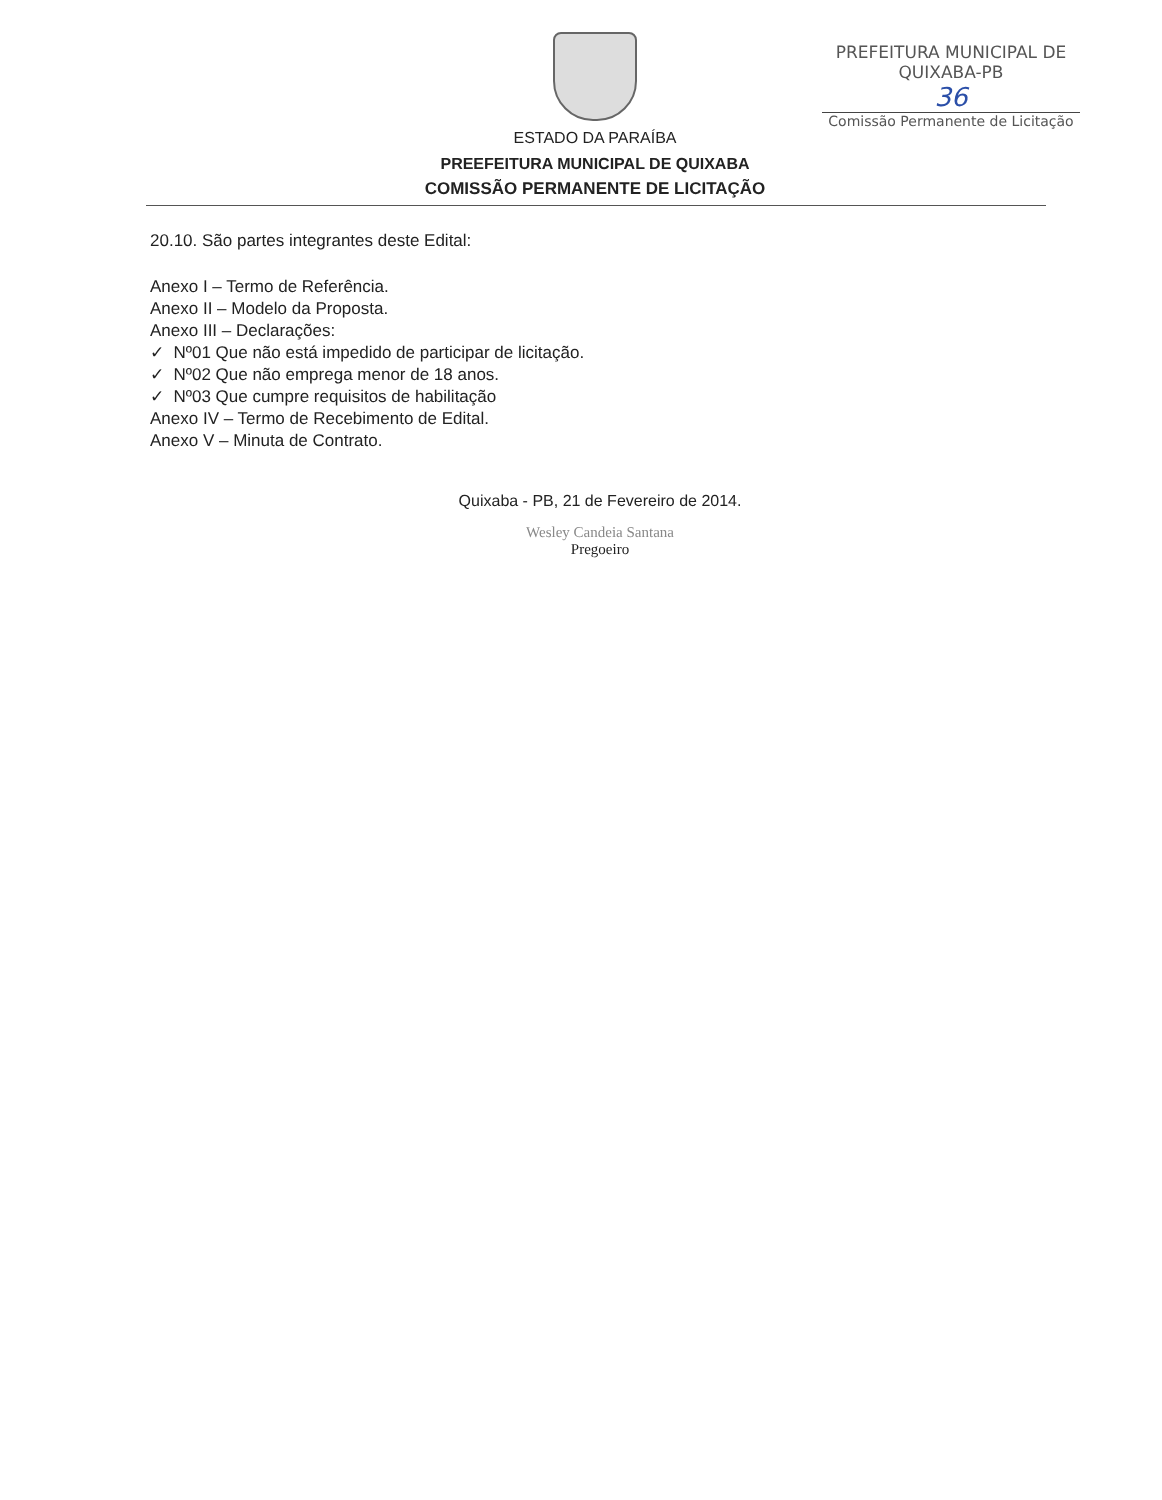PREFEITURA MUNICIPAL DE QUIXABA-PB
36
Comissão Permanente de Licitação
ESTADO DA PARAÍBA
PREEFEITURA MUNICIPAL DE QUIXABA
COMISSÃO PERMANENTE DE LICITAÇÃO
20.10. São partes integrantes deste Edital:
Anexo I – Termo de Referência.
Anexo II – Modelo da Proposta.
Anexo III – Declarações:
✓ Nº01 Que não está impedido de participar de licitação.
✓ Nº02 Que não emprega menor de 18 anos.
✓ Nº03 Que cumpre requisitos de habilitação
Anexo IV – Termo de Recebimento de Edital.
Anexo V – Minuta de Contrato.
Quixaba - PB, 21 de Fevereiro de 2014.
Wesley Candeia Santana
Pregoeiro